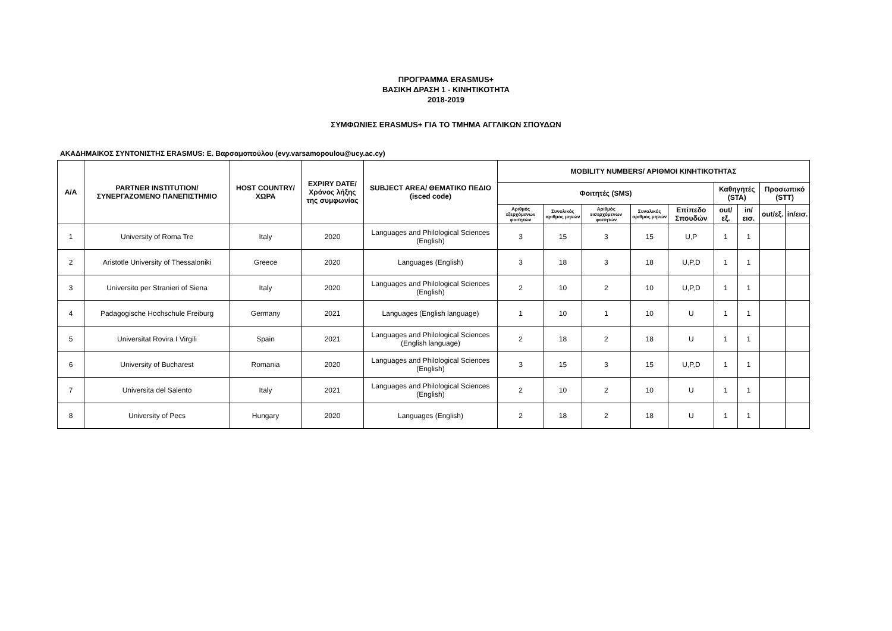ΠΡΟΓΡΑΜΜΑ ERASMUS+
ΒΑΣΙΚΗ ΔΡΑΣΗ 1 - ΚΙΝΗΤΙΚΟΤΗΤΑ
2018-2019
ΣΥΜΦΩΝΙΕΣ ERASMUS+ ΓΙΑ ΤΟ ΤΜΗΜΑ ΑΓΓΛΙΚΩΝ ΣΠΟΥΔΩΝ
ΑΚΑΔΗΜΑΙΚΟΣ ΣΥΝΤΟΝΙΣΤΗΣ ERASMUS: Ε. Βαρσαμοπούλου (evy.varsamopoulou@ucy.ac.cy)
| Α/Α | PARTNER INSTITUTION/ ΣΥΝΕΡΓΑΖΟΜΕΝΟ ΠΑΝΕΠΙΣΤΗΜΙΟ | HOST COUNTRY/ ΧΩΡΑ | EXPIRY DATE/ Χρόνος λήξης της συμφωνίας | SUBJECT AREA/ ΘΕΜΑΤΙΚΟ ΠΕΔΙΟ (isced code) | MOBILITY NUMBERS/ ΑΡΙΘΜΟΙ ΚΙΝΗΤΙΚΟΤΗΤΑΣ | | | | | | | | |
| --- | --- | --- | --- | --- | --- | --- | --- | --- | --- | --- | --- | --- | --- |
| | | | | | Φοιτητές (SMS) | | | | | Καθηγητές (STA) | | Προσωπικό (STT) | |
| | | | | | Αριθμός εξερχόμενων φοιτητών | Συνολικός αριθμός μηνών | Αριθμός εισερχόμενων φοιτητών | Συνολικός αριθμός μηνών | Επίπεδο Σπουδών | out/εξ. | in/εισ. | out/εξ. | in/εισ. |
| 1 | University of Roma Tre | Italy | 2020 | Languages and Philological Sciences (English) | 3 | 15 | 3 | 15 | U,P | 1 | 1 | | |
| 2 | Aristotle University of Thessaloniki | Greece | 2020 | Languages (English) | 3 | 18 | 3 | 18 | U,P,D | 1 | 1 | | |
| 3 | Universitα per Stranieri of Siena | Italy | 2020 | Languages and Philological Sciences (English) | 2 | 10 | 2 | 10 | U,P,D | 1 | 1 | | |
| 4 | Padagogische Hochschule Freiburg | Germany | 2021 | Languages (English language) | 1 | 10 | 1 | 10 | U | 1 | 1 | | |
| 5 | Universitat Rovira I Virgili | Spain | 2021 | Languages and Philological Sciences (English language) | 2 | 18 | 2 | 18 | U | 1 | 1 | | |
| 6 | University of Bucharest | Romania | 2020 | Languages and Philological Sciences (English) | 3 | 15 | 3 | 15 | U,P,D | 1 | 1 | | |
| 7 | Universita del Salento | Italy | 2021 | Languages and Philological Sciences (English) | 2 | 10 | 2 | 10 | U | 1 | 1 | | |
| 8 | University of Pecs | Hungary | 2020 | Languages (English) | 2 | 18 | 2 | 18 | U | 1 | 1 | | |